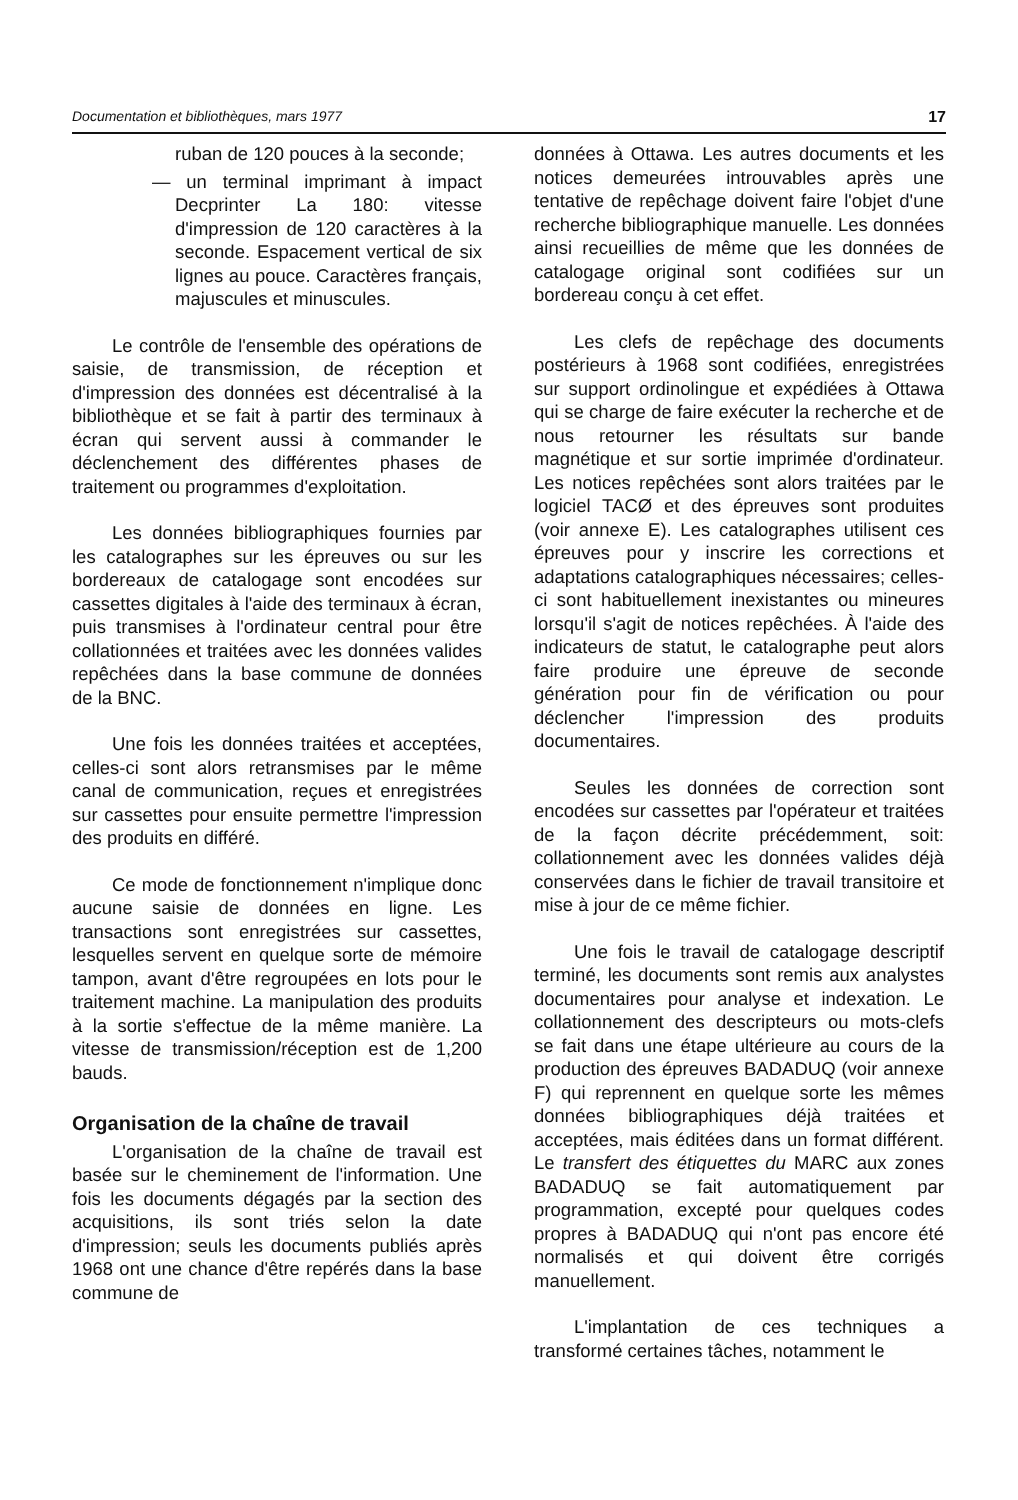Documentation et bibliothèques, mars 1977 17
ruban de 120 pouces à la seconde;
— un terminal imprimant à impact Decprinter La 180: vitesse d'impression de 120 caractères à la seconde. Espacement vertical de six lignes au pouce. Caractères français, majuscules et minuscules.
Le contrôle de l'ensemble des opérations de saisie, de transmission, de réception et d'impression des données est décentralisé à la bibliothèque et se fait à partir des terminaux à écran qui servent aussi à commander le déclenchement des différentes phases de traitement ou programmes d'exploitation.
Les données bibliographiques fournies par les catalographes sur les épreuves ou sur les bordereaux de catalogage sont encodées sur cassettes digitales à l'aide des terminaux à écran, puis transmises à l'ordinateur central pour être collationnées et traitées avec les données valides repêchées dans la base commune de données de la BNC.
Une fois les données traitées et acceptées, celles-ci sont alors retransmises par le même canal de communication, reçues et enregistrées sur cassettes pour ensuite permettre l'impression des produits en différé.
Ce mode de fonctionnement n'implique donc aucune saisie de données en ligne. Les transactions sont enregistrées sur cassettes, lesquelles servent en quelque sorte de mémoire tampon, avant d'être regroupées en lots pour le traitement machine. La manipulation des produits à la sortie s'effectue de la même manière. La vitesse de transmission/réception est de 1,200 bauds.
Organisation de la chaîne de travail
L'organisation de la chaîne de travail est basée sur le cheminement de l'information. Une fois les documents dégagés par la section des acquisitions, ils sont triés selon la date d'impression; seuls les documents publiés après 1968 ont une chance d'être repérés dans la base commune de
données à Ottawa. Les autres documents et les notices demeurées introuvables après une tentative de repêchage doivent faire l'objet d'une recherche bibliographique manuelle. Les données ainsi recueillies de même que les données de catalogage original sont codifiées sur un bordereau conçu à cet effet.
Les clefs de repêchage des documents postérieurs à 1968 sont codifiées, enregistrées sur support ordinolingue et expédiées à Ottawa qui se charge de faire exécuter la recherche et de nous retourner les résultats sur bande magnétique et sur sortie imprimée d'ordinateur. Les notices repêchées sont alors traitées par le logiciel TACØ et des épreuves sont produites (voir annexe E). Les catalographes utilisent ces épreuves pour y inscrire les corrections et adaptations catalographiques nécessaires; celles-ci sont habituellement inexistantes ou mineures lorsqu'il s'agit de notices repêchées. À l'aide des indicateurs de statut, le catalographe peut alors faire produire une épreuve de seconde génération pour fin de vérification ou pour déclencher l'impression des produits documentaires.
Seules les données de correction sont encodées sur cassettes par l'opérateur et traitées de la façon décrite précédemment, soit: collationnement avec les données valides déjà conservées dans le fichier de travail transitoire et mise à jour de ce même fichier.
Une fois le travail de catalogage descriptif terminé, les documents sont remis aux analystes documentaires pour analyse et indexation. Le collationnement des descripteurs ou mots-clefs se fait dans une étape ultérieure au cours de la production des épreuves BADADUQ (voir annexe F) qui reprennent en quelque sorte les mêmes données bibliographiques déjà traitées et acceptées, mais éditées dans un format différent. Le transfert des étiquettes du MARC aux zones BADADUQ se fait automatiquement par programmation, excepté pour quelques codes propres à BADADUQ qui n'ont pas encore été normalisés et qui doivent être corrigés manuellement.
L'implantation de ces techniques a transformé certaines tâches, notamment le